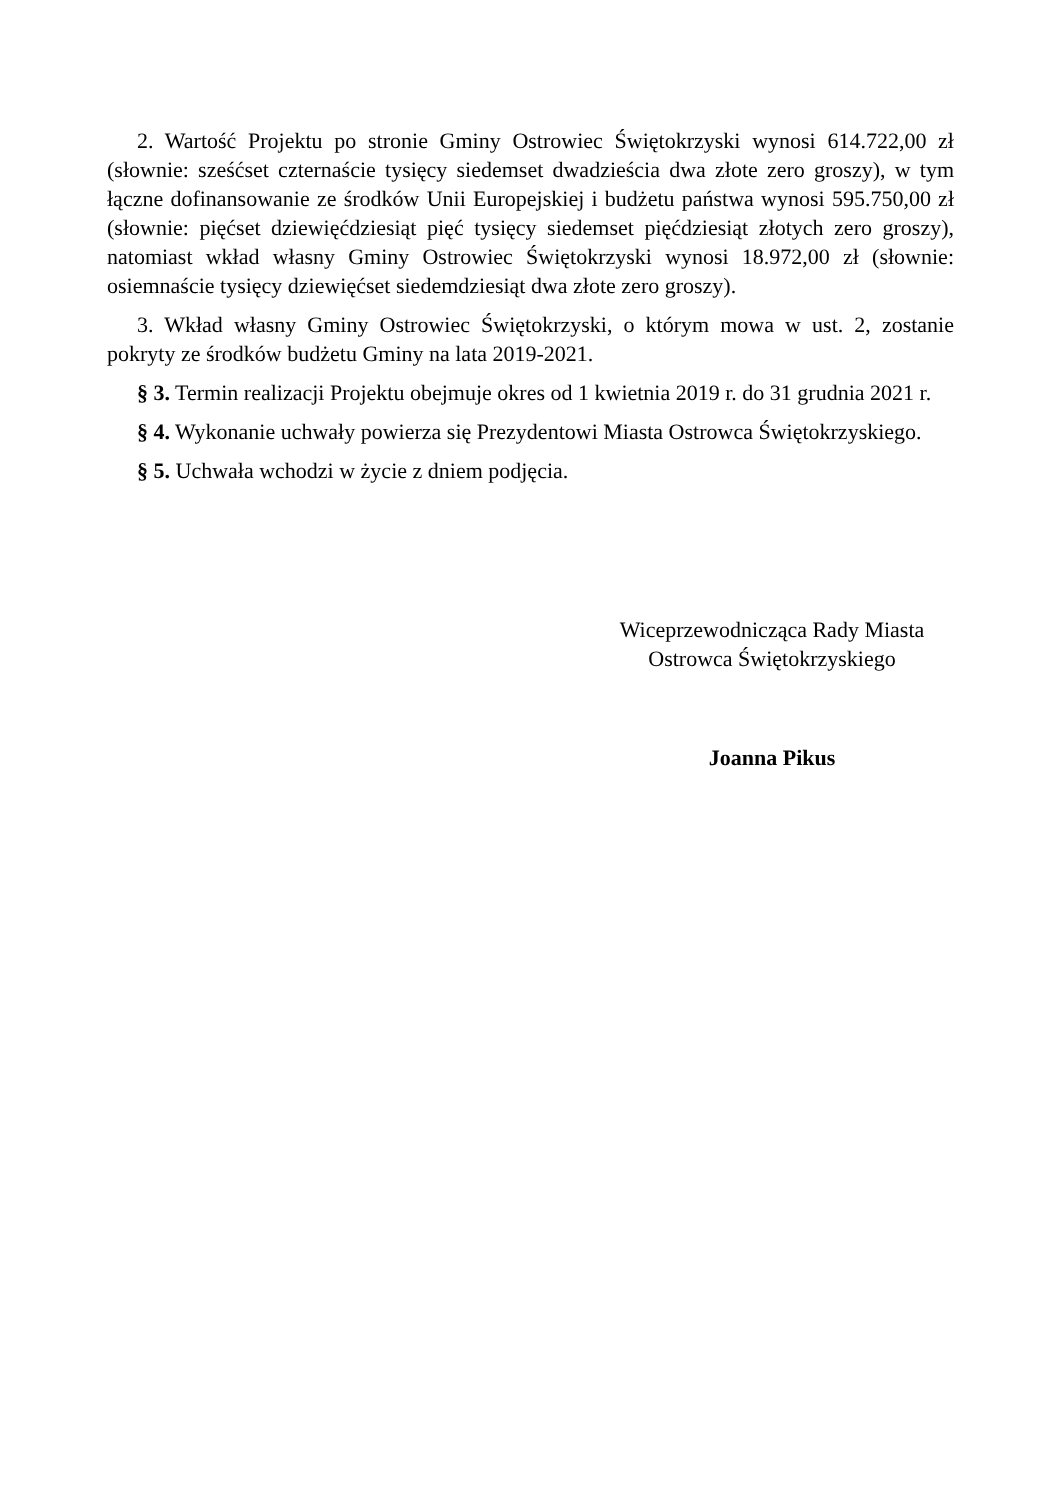2. Wartość Projektu po stronie Gminy Ostrowiec Świętokrzyski wynosi 614.722,00 zł (słownie: sześćset czternaście tysięcy siedemset dwadzieścia dwa złote zero groszy), w tym łączne dofinansowanie ze środków Unii Europejskiej i budżetu państwa wynosi 595.750,00 zł (słownie: pięćset dziewięćdziesiąt pięć tysięcy siedemset pięćdziesiąt złotych zero groszy), natomiast wkład własny Gminy Ostrowiec Świętokrzyski wynosi 18.972,00 zł (słownie: osiemnaście tysięcy dziewięćset siedemdziesiąt dwa złote zero groszy).
3. Wkład własny Gminy Ostrowiec Świętokrzyski, o którym mowa w ust. 2, zostanie pokryty ze środków budżetu Gminy na lata 2019-2021.
§ 3. Termin realizacji Projektu obejmuje okres od 1 kwietnia 2019 r. do 31 grudnia 2021 r.
§ 4. Wykonanie uchwały powierza się Prezydentowi Miasta Ostrowca Świętokrzyskiego.
§ 5. Uchwała wchodzi w życie z dniem podjęcia.
Wiceprzewodnicząca Rady Miasta
Ostrowca Świętokrzyskiego
Joanna Pikus